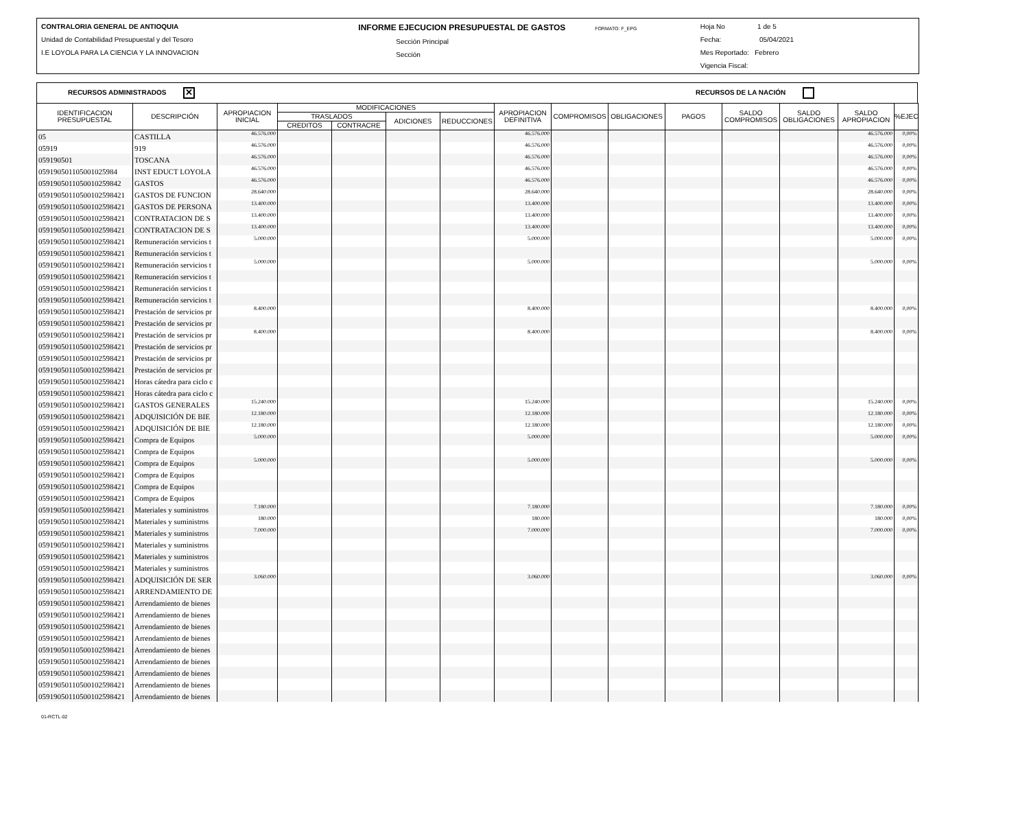CONTRALORIA GENERAL DE ANTIOQUIA
Unidad de Contabilidad Presupuestal y del Tesoro
I.E LOYOLA PARA LA CIENCIA Y LA INNOVACION
INFORME EJECUCION PRESUPUESTAL DE GASTOS FORMATO: F_EPG
Sección Principal
Sección
Hoja No 1 de 5
Fecha: 05/04/2021
Mes Reportado: Febrero
Vigencia Fiscal:
RECURSOS ADMINISTRADOS ✕ RECURSOS DE LA NACIÓN
| IDENTIFICACION PRESUPUESTAL | DESCRIPCIÓN | APROPIACION INICIAL | MODIFICACIONES | | | | APROPIACION DEFINITIVA | COMPROMISOS | OBLIGACIONES | PAGOS | SALDO COMPROMISOS | SALDO OBLIGACIONES | SALDO APROPIACION | %EJEC |
| --- | --- | --- | --- | --- | --- | --- | --- | --- | --- | --- | --- | --- | --- | --- |
| | | | TRASLADOS | | ADICIONES | REDUCCIONES | | | | | | | | |
| | | | CREDITOS | CONTRACRE | | | | | | | | | | |
| 05 | CASTILLA | 46.576.000 | | | | | 46.576.000 | | | | | | 46.576.000 | 0,00% |
| 05919 | 919 | 46.576.000 | | | | | 46.576.000 | | | | | | 46.576.000 | 0,00% |
| 059190501 | TOSCANA | 46.576.000 | | | | | 46.576.000 | | | | | | 46.576.000 | 0,00% |
| 05919050110500102598­4 | INST EDUCT LOYOLA | 46.576.000 | | | | | 46.576.000 | | | | | | 46.576.000 | 0,00% |
| 0591905011050010259842 | GASTOS | 46.576.000 | | | | | 46.576.000 | | | | | | 46.576.000 | 0,00% |
| 05919050110500102598421 | GASTOS DE FUNCION | 28.640.000 | | | | | 28.640.000 | | | | | | 28.640.000 | 0,00% |
| 05919050110500102598421 | GASTOS DE PERSONA | 13.400.000 | | | | | 13.400.000 | | | | | | 13.400.000 | 0,00% |
| 05919050110500102598421 | CONTRATACION DE S | 13.400.000 | | | | | 13.400.000 | | | | | | 13.400.000 | 0,00% |
| 05919050110500102598421 | CONTRATACION DE S | 13.400.000 | | | | | 13.400.000 | | | | | | 13.400.000 | 0,00% |
| 05919050110500102598421 | Remuneración servicios t | 5.000.000 | | | | | 5.000.000 | | | | | | 5.000.000 | 0,00% |
| 05919050110500102598421 | Remuneración servicios t | | | | | | | | | | | | | |
| 05919050110500102598421 | Remuneración servicios t | 5.000.000 | | | | | 5.000.000 | | | | | | 5.000.000 | 0,00% |
| 05919050110500102598421 | Remuneración servicios t | | | | | | | | | | | | | |
| 05919050110500102598421 | Remuneración servicios t | | | | | | | | | | | | | |
| 05919050110500102598421 | Remuneración servicios t | | | | | | | | | | | | | |
| 05919050110500102598421 | Prestación de servicios pr | 8.400.000 | | | | | 8.400.000 | | | | | | 8.400.000 | 0,00% |
| 05919050110500102598421 | Prestación de servicios pr | | | | | | | | | | | | | |
| 05919050110500102598421 | Prestación de servicios pr | 8.400.000 | | | | | 8.400.000 | | | | | | 8.400.000 | 0,00% |
| 05919050110500102598421 | Prestación de servicios pr | | | | | | | | | | | | | |
| 05919050110500102598421 | Prestación de servicios pr | | | | | | | | | | | | | |
| 05919050110500102598421 | Prestación de servicios pr | | | | | | | | | | | | | |
| 05919050110500102598421 | Horas cátedra para ciclo c | | | | | | | | | | | | | |
| 05919050110500102598421 | Horas cátedra para ciclo c | | | | | | | | | | | | | |
| 05919050110500102598421 | GASTOS GENERALES | 15.240.000 | | | | | 15.240.000 | | | | | | 15.240.000 | 0,00% |
| 05919050110500102598421 | ADQUISICIÓN DE BIE | 12.180.000 | | | | | 12.180.000 | | | | | | 12.180.000 | 0,00% |
| 05919050110500102598421 | ADQUISICIÓN DE BIE | 12.180.000 | | | | | 12.180.000 | | | | | | 12.180.000 | 0,00% |
| 05919050110500102598421 | Compra de Equipos | 5.000.000 | | | | | 5.000.000 | | | | | | 5.000.000 | 0,00% |
| 05919050110500102598421 | Compra de Equipos | | | | | | | | | | | | | |
| 05919050110500102598421 | Compra de Equipos | 5.000.000 | | | | | 5.000.000 | | | | | | 5.000.000 | 0,00% |
| 05919050110500102598421 | Compra de Equipos | | | | | | | | | | | | | |
| 05919050110500102598421 | Compra de Equipos | | | | | | | | | | | | | |
| 05919050110500102598421 | Compra de Equipos | | | | | | | | | | | | | |
| 05919050110500102598421 | Materiales y suministros | 7.180.000 | | | | | 7.180.000 | | | | | | 7.180.000 | 0,00% |
| 05919050110500102598421 | Materiales y suministros | 180.000 | | | | | 180.000 | | | | | | 180.000 | 0,00% |
| 05919050110500102598421 | Materiales y suministros | 7.000.000 | | | | | 7.000.000 | | | | | | 7.000.000 | 0,00% |
| 05919050110500102598421 | Materiales y suministros | | | | | | | | | | | | | |
| 05919050110500102598421 | Materiales y suministros | | | | | | | | | | | | | |
| 05919050110500102598421 | Materiales y suministros | | | | | | | | | | | | | |
| 05919050110500102598421 | ADQUISICIÓN DE SER | 3.060.000 | | | | | 3.060.000 | | | | | | 3.060.000 | 0,00% |
| 05919050110500102598421 | ARRENDAMIENTO DE | | | | | | | | | | | | | |
| 05919050110500102598421 | Arrendamiento de bienes | | | | | | | | | | | | | |
| 05919050110500102598421 | Arrendamiento de bienes | | | | | | | | | | | | | |
| 05919050110500102598421 | Arrendamiento de bienes | | | | | | | | | | | | | |
| 05919050110500102598421 | Arrendamiento de bienes | | | | | | | | | | | | | |
| 05919050110500102598421 | Arrendamiento de bienes | | | | | | | | | | | | | |
| 05919050110500102598421 | Arrendamiento de bienes | | | | | | | | | | | | | |
| 05919050110500102598421 | Arrendamiento de bienes | | | | | | | | | | | | | |
| 05919050110500102598421 | Arrendamiento de bienes | | | | | | | | | | | | | |
| 05919050110500102598421 | Arrendamiento de bienes | | | | | | | | | | | | | |
01-RCTL-02